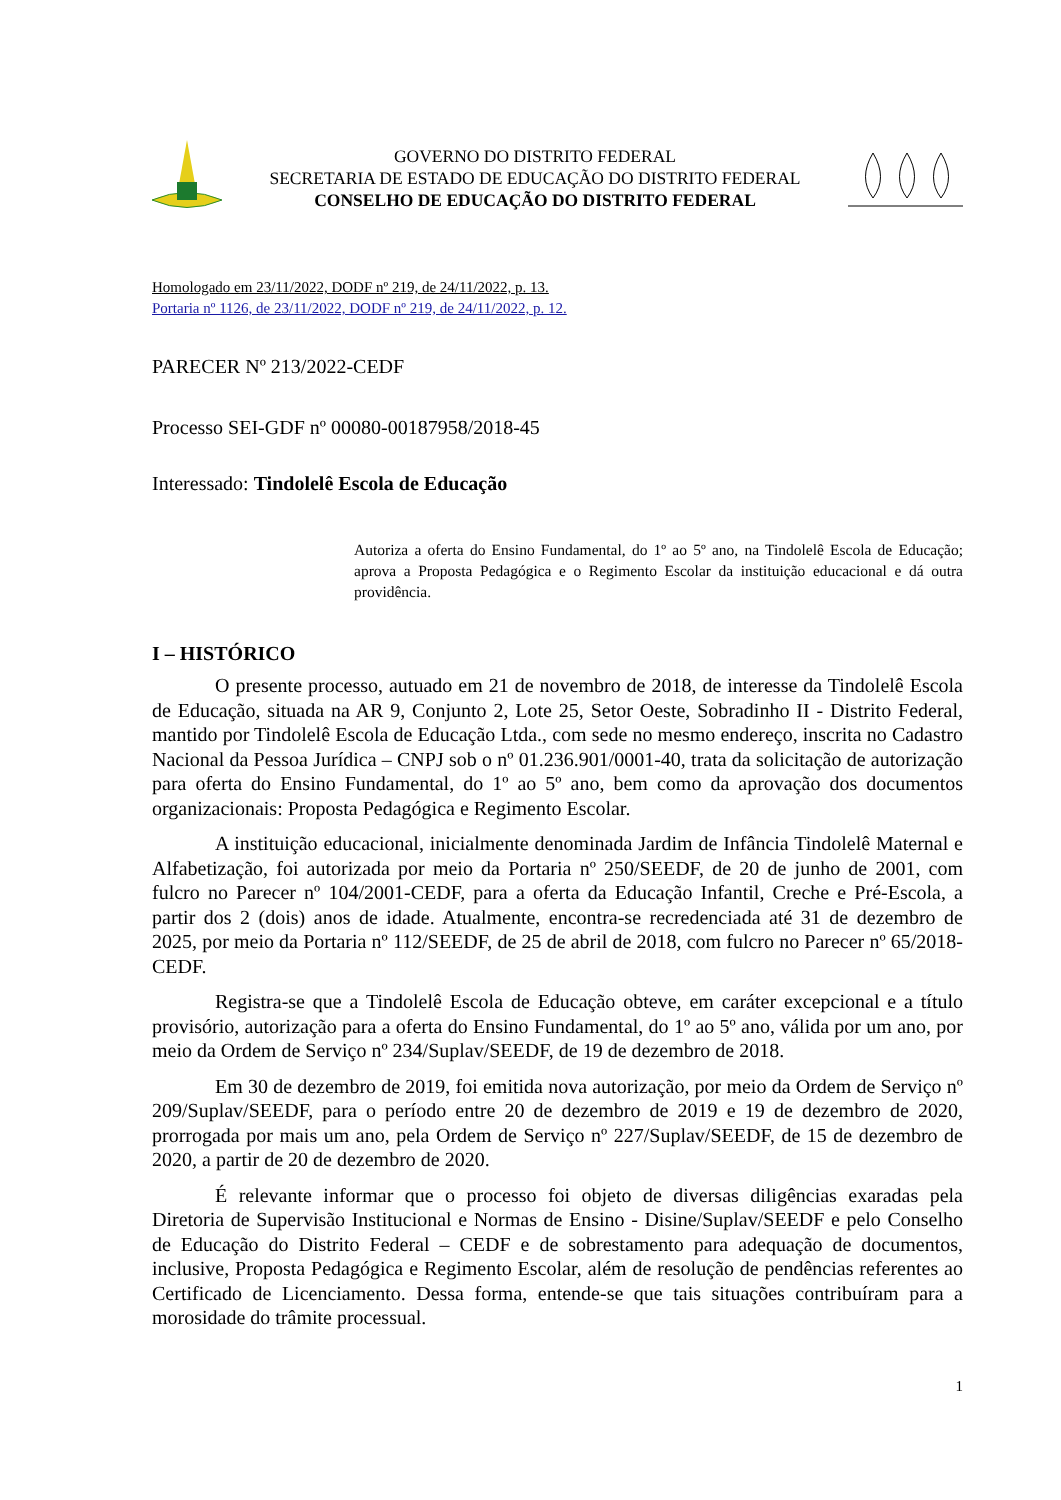GOVERNO DO DISTRITO FEDERAL
SECRETARIA DE ESTADO DE EDUCAÇÃO DO DISTRITO FEDERAL
CONSELHO DE EDUCAÇÃO DO DISTRITO FEDERAL
Homologado em 23/11/2022, DODF nº 219, de 24/11/2022, p. 13.
Portaria nº 1126, de 23/11/2022, DODF nº 219, de 24/11/2022, p. 12.
PARECER Nº 213/2022-CEDF
Processo SEI-GDF nº 00080-00187958/2018-45
Interessado: Tindolelê Escola de Educação
Autoriza a oferta do Ensino Fundamental, do 1º ao 5º ano, na Tindolelê Escola de Educação; aprova a Proposta Pedagógica e o Regimento Escolar da instituição educacional e dá outra providência.
I – HISTÓRICO
O presente processo, autuado em 21 de novembro de 2018, de interesse da Tindolelê Escola de Educação, situada na AR 9, Conjunto 2, Lote 25, Setor Oeste, Sobradinho II - Distrito Federal, mantido por Tindolelê Escola de Educação Ltda., com sede no mesmo endereço, inscrita no Cadastro Nacional da Pessoa Jurídica – CNPJ sob o nº 01.236.901/0001-40, trata da solicitação de autorização para oferta do Ensino Fundamental, do 1º ao 5º ano, bem como da aprovação dos documentos organizacionais: Proposta Pedagógica e Regimento Escolar.
A instituição educacional, inicialmente denominada Jardim de Infância Tindolelê Maternal e Alfabetização, foi autorizada por meio da Portaria nº 250/SEEDF, de 20 de junho de 2001, com fulcro no Parecer nº 104/2001-CEDF, para a oferta da Educação Infantil, Creche e Pré-Escola, a partir dos 2 (dois) anos de idade. Atualmente, encontra-se recredenciada até 31 de dezembro de 2025, por meio da Portaria nº 112/SEEDF, de 25 de abril de 2018, com fulcro no Parecer nº 65/2018-CEDF.
Registra-se que a Tindolelê Escola de Educação obteve, em caráter excepcional e a título provisório, autorização para a oferta do Ensino Fundamental, do 1º ao 5º ano, válida por um ano, por meio da Ordem de Serviço nº 234/Suplav/SEEDF, de 19 de dezembro de 2018.
Em 30 de dezembro de 2019, foi emitida nova autorização, por meio da Ordem de Serviço nº 209/Suplav/SEEDF, para o período entre 20 de dezembro de 2019 e 19 de dezembro de 2020, prorrogada por mais um ano, pela Ordem de Serviço nº 227/Suplav/SEEDF, de 15 de dezembro de 2020, a partir de 20 de dezembro de 2020.
É relevante informar que o processo foi objeto de diversas diligências exaradas pela Diretoria de Supervisão Institucional e Normas de Ensino - Disine/Suplav/SEEDF e pelo Conselho de Educação do Distrito Federal – CEDF e de sobrestamento para adequação de documentos, inclusive, Proposta Pedagógica e Regimento Escolar, além de resolução de pendências referentes ao Certificado de Licenciamento. Dessa forma, entende-se que tais situações contribuíram para a morosidade do trâmite processual.
1